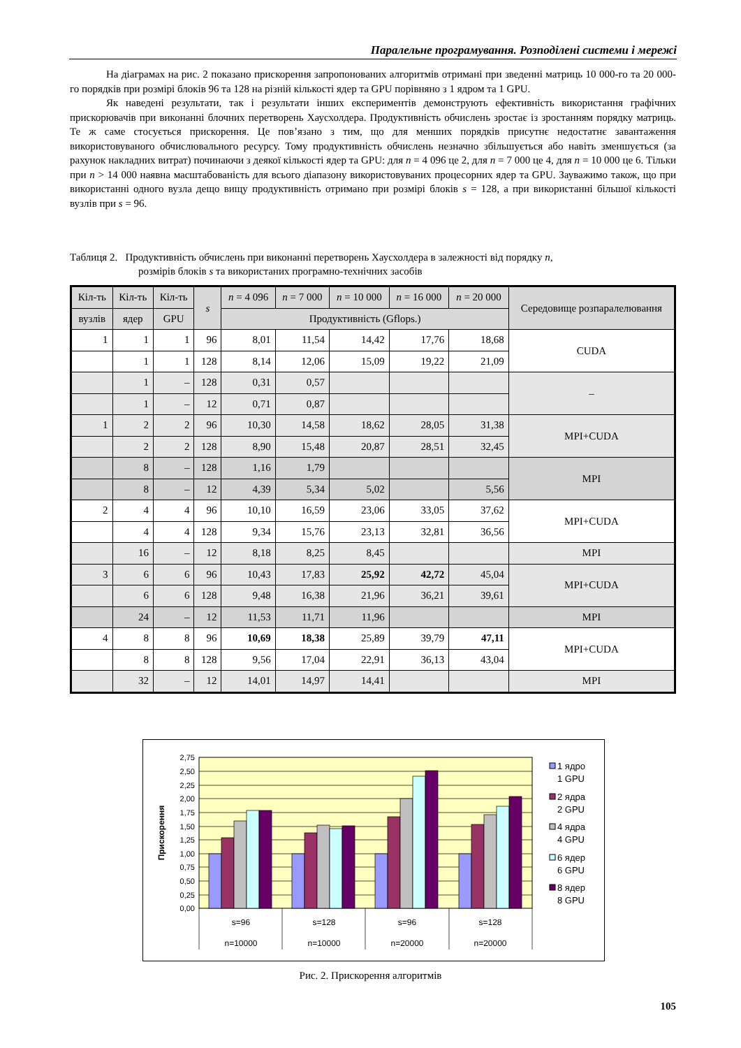Паралельне програмування. Розподілені системи і мережі
На діаграмах на рис. 2 показано прискорення запропонованих алгоритмів отримані при зведенні матриць 10 000-го та 20 000-го порядків при розмірі блоків 96 та 128 на різній кількості ядер та GPU порівняно з 1 ядром та 1 GPU.
Як наведені результати, так і результати інших експериментів демонструють ефективність використання графічних прискорювачів при виконанні блочних перетворень Хаусхолдера. Продуктивність обчислень зростає із зростанням порядку матриць. Те ж саме стосується прискорення. Це пов’язано з тим, що для менших порядків присутнє недостатнє завантаження використовуваного обчислювального ресурсу. Тому продуктивність обчислень незначно збільшується або навіть зменшується (за рахунок накладних витрат) починаючи з деякої кількості ядер та GPU: для n = 4 096 це 2, для n = 7 000 це 4, для n = 10 000 це 6. Тільки при n > 14 000 наявна масштабованість для всього діапазону використовуваних процесорних ядер та GPU. Зауважимо також, що при використанні одного вузла дещо вищу продуктивність отримано при розмірі блоків s = 128, а при використанні більшої кількості вузлів при s = 96.
Таблиця 2. Продуктивність обчислень при виконанні перетворень Хаусхолдера в залежності від порядку n,
розмірів блоків s та використаних програмно-технічних засобів
| Кіл-ть | Кіл-ть | Кіл-ть | s | n = 4 096 | n = 7 000 | n = 10 000 | n = 16 000 | n = 20 000 | Середовище розпаралелювання |
| --- | --- | --- | --- | --- | --- | --- | --- | --- | --- |
| вузлів | ядер | GPU | | Продуктивність (Gflops.) | | | | | |
| 1 | 1 | 1 | 96 | 8,01 | 11,54 | 14,42 | 17,76 | 18,68 | CUDA |
| | 1 | 1 | 128 | 8,14 | 12,06 | 15,09 | 19,22 | 21,09 | |
| | 1 | – | 128 | 0,31 | 0,57 | | | | – |
| | 1 | – | 12 | 0,71 | 0,87 | | | | |
| 1 | 2 | 2 | 96 | 10,30 | 14,58 | 18,62 | 28,05 | 31,38 | MPI+CUDA |
| | 2 | 2 | 128 | 8,90 | 15,48 | 20,87 | 28,51 | 32,45 | |
| | 8 | – | 128 | 1,16 | 1,79 | | | | MPI |
| | 8 | – | 12 | 4,39 | 5,34 | 5,02 | | 5,56 | |
| 2 | 4 | 4 | 96 | 10,10 | 16,59 | 23,06 | 33,05 | 37,62 | MPI+CUDA |
| | 4 | 4 | 128 | 9,34 | 15,76 | 23,13 | 32,81 | 36,56 | |
| | 16 | – | 12 | 8,18 | 8,25 | 8,45 | | | MPI |
| 3 | 6 | 6 | 96 | 10,43 | 17,83 | 25,92 | 42,72 | 45,04 | MPI+CUDA |
| | 6 | 6 | 128 | 9,48 | 16,38 | 21,96 | 36,21 | 39,61 | |
| | 24 | – | 12 | 11,53 | 11,71 | 11,96 | | | MPI |
| 4 | 8 | 8 | 96 | 10,69 | 18,38 | 25,89 | 39,79 | 47,11 | MPI+CUDA |
| | 8 | 8 | 128 | 9,56 | 17,04 | 22,91 | 36,13 | 43,04 | |
| | 32 | – | 12 | 14,01 | 14,97 | 14,41 | | | MPI |
2,75
2,50
2,25
2,00
1,75
1,50
1,25
1,00
0,75
0,50
0,25
0,00
Прискорення
s=96
s=128
s=96
s=128
n=10000
n=10000
n=20000
n=20000
1 ядро
1 GPU
2 ядра
2 GPU
4 ядра
4 GPU
6 ядер
6 GPU
8 ядер
8 GPU
Рис. 2. Прискорення алгоритмів
105